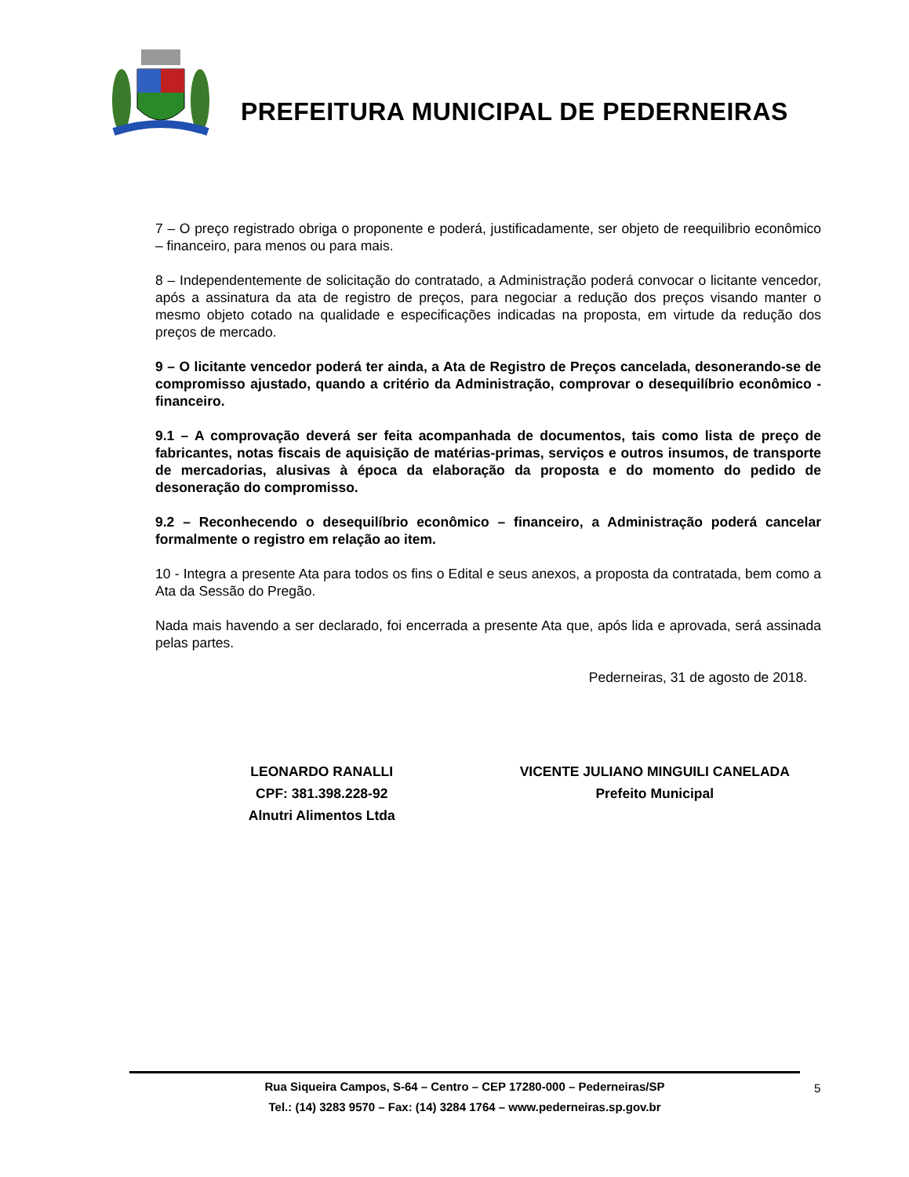PREFEITURA MUNICIPAL DE PEDERNEIRAS
7 – O preço registrado obriga o proponente e poderá, justificadamente, ser objeto de reequilibrio econômico – financeiro, para menos ou para mais.
8 – Independentemente de solicitação do contratado, a Administração poderá convocar o licitante vencedor, após a assinatura da ata de registro de preços, para negociar a redução dos preços visando manter o mesmo objeto cotado na qualidade e especificações indicadas na proposta, em virtude da redução dos preços de mercado.
9 – O licitante vencedor poderá ter ainda, a Ata de Registro de Preços cancelada, desonerando-se de compromisso ajustado, quando a critério da Administração, comprovar o desequilíbrio econômico - financeiro.
9.1 – A comprovação deverá ser feita acompanhada de documentos, tais como lista de preço de fabricantes, notas fiscais de aquisição de matérias-primas, serviços e outros insumos, de transporte de mercadorias, alusivas à época da elaboração da proposta e do momento do pedido de desoneração do compromisso.
9.2 – Reconhecendo o desequilíbrio econômico – financeiro, a Administração poderá cancelar formalmente o registro em relação ao item.
10 - Integra a presente Ata para todos os fins o Edital e seus anexos, a proposta da contratada, bem como a Ata da Sessão do Pregão.
Nada mais havendo a ser declarado, foi encerrada a presente Ata que, após lida e aprovada, será assinada pelas partes.
Pederneiras, 31 de agosto de 2018.
LEONARDO RANALLI
CPF: 381.398.228-92
Alnutri Alimentos Ltda
VICENTE JULIANO MINGUILI CANELADA
Prefeito Municipal
Rua Siqueira Campos, S-64 – Centro – CEP 17280-000 – Pederneiras/SP
Tel.: (14) 3283 9570 – Fax: (14) 3284 1764 – www.pederneiras.sp.gov.br
5